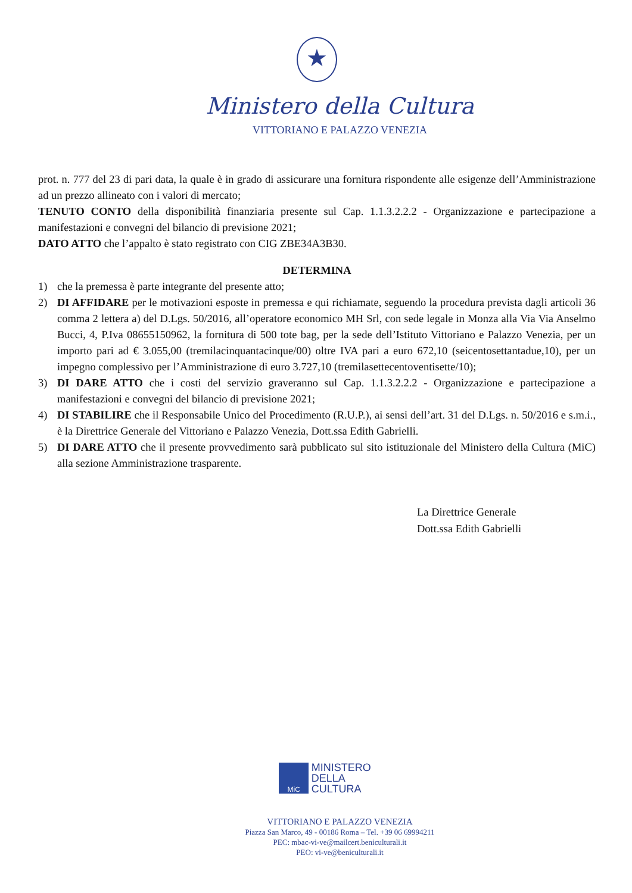★
Ministero della Cultura
VITTORIANO E PALAZZO VENEZIA
prot. n. 777 del 23 di pari data, la quale è in grado di assicurare una fornitura rispondente alle esigenze dell’Amministrazione ad un prezzo allineato con i valori di mercato;
TENUTO CONTO della disponibilità finanziaria presente sul Cap. 1.1.3.2.2.2 - Organizzazione e partecipazione a manifestazioni e convegni del bilancio di previsione 2021;
DATO ATTO che l’appalto è stato registrato con CIG ZBE34A3B30.
DETERMINA
1) che la premessa è parte integrante del presente atto;
2) DI AFFIDARE per le motivazioni esposte in premessa e qui richiamate, seguendo la procedura prevista dagli articoli 36 comma 2 lettera a) del D.Lgs. 50/2016, all’operatore economico MH Srl, con sede legale in Monza alla Via Via Anselmo Bucci, 4, P.Iva 08655150962, la fornitura di 500 tote bag, per la sede dell’Istituto Vittoriano e Palazzo Venezia, per un importo pari ad € 3.055,00 (tremilacinquantacinque/00) oltre IVA pari a euro 672,10 (seicentosettantadue,10), per un impegno complessivo per l’Amministrazione di euro 3.727,10 (tremilasettecentoventisette/10);
3) DI DARE ATTO che i costi del servizio graveranno sul Cap. 1.1.3.2.2.2 - Organizzazione e partecipazione a manifestazioni e convegni del bilancio di previsione 2021;
4) DI STABILIRE che il Responsabile Unico del Procedimento (R.U.P.), ai sensi dell’art. 31 del D.Lgs. n. 50/2016 e s.m.i., è la Direttrice Generale del Vittoriano e Palazzo Venezia, Dott.ssa Edith Gabrielli.
5) DI DARE ATTO che il presente provvedimento sarà pubblicato sul sito istituzionale del Ministero della Cultura (MiC) alla sezione Amministrazione trasparente.
La Direttrice Generale
Dott.ssa Edith Gabrielli
MiC MINISTERO
DELLA
CULTURA
VITTORIANO E PALAZZO VENEZIA
Piazza San Marco, 49 - 00186 Roma – Tel. +39 06 69994211
PEC: mbac-vi-ve@mailcert.beniculturali.it
PEO: vi-ve@beniculturali.it